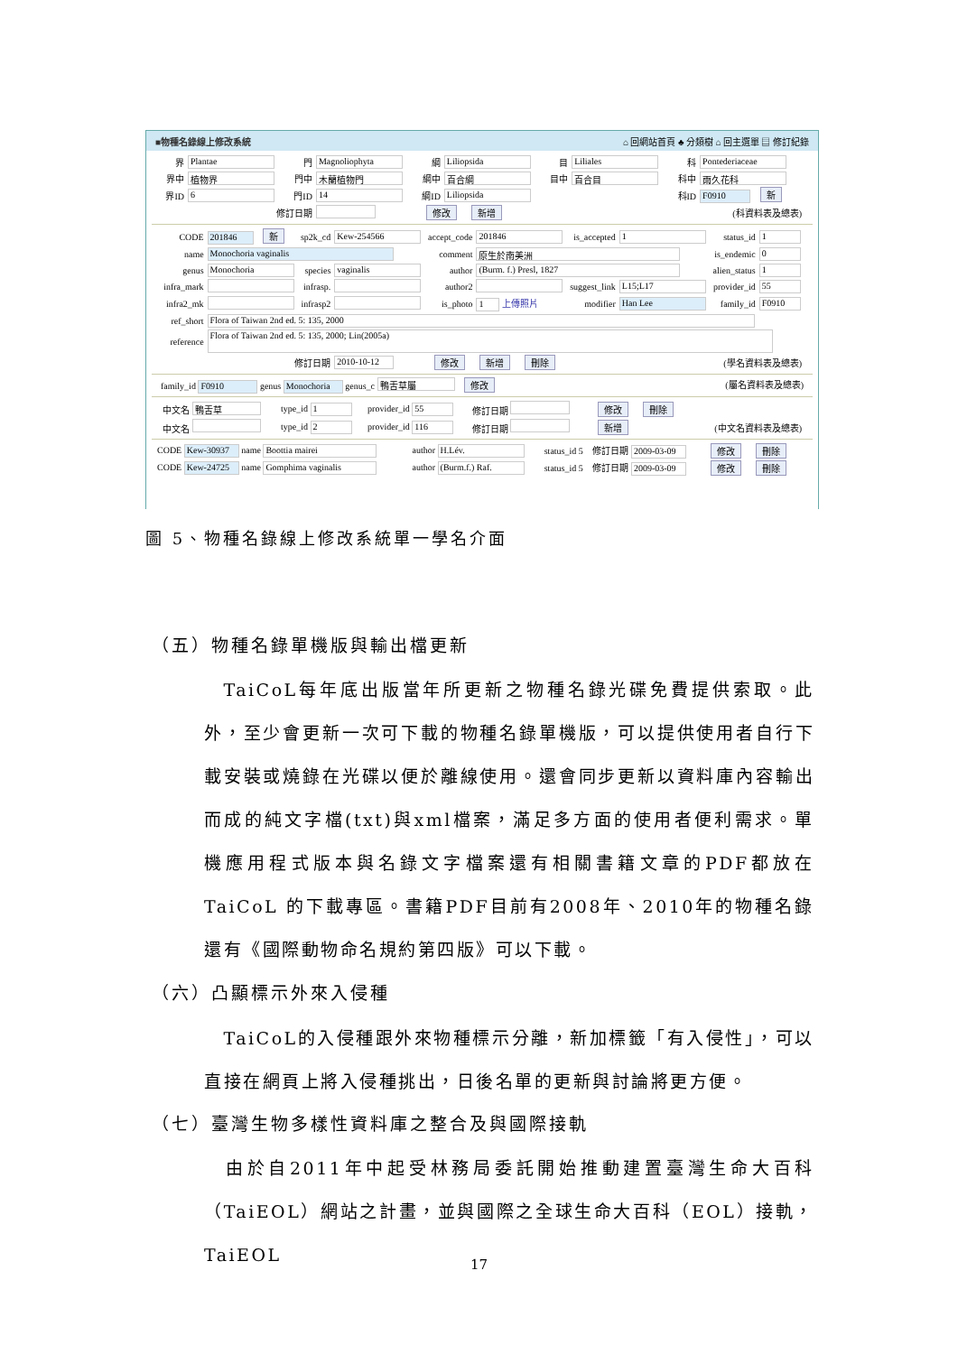■物種名錄線上修改系統 ⌂ 回網站首頁 ♣ 分類樹 ⌂ 回主選單 ▤ 修訂紀錄
| 界 | Plantae | 門 | Magnoliophyta | 綱 | Liliopsida | 目 | Liliales | 科 | Pontederiaceae |
| 界中 | 植物界 | 門中 | 木蘭植物門 | 綱中 | 百合綱 | 目中 | 百合目 | 科中 | 雨久花科 |
| 界ID | 6 | 門ID | 14 | 綱ID | Liliopsida | | | 科ID | F0910 新 |
| 修訂日期 | | | | 修改 新增 | | | | (科資料表及總表) | |
| CODE | 201846 新 | sp2k_cd | Kew-254566 | accept_code | 201846 | is_accepted | 1 | status_id | 1 |
| name | Monochoria vaginalis | | | comment | 原生於南美洲 | | | is_endemic | 0 |
| genus | Monochoria | species | vaginalis | author | (Burm. f.) Presl, 1827 | | | alien_status | 1 |
| infra_mark | | infrasp. | | author2 | | suggest_link | L15;L17 | provider_id | 55 |
| infra2_mk | | infrasp2 | | is_photo | 1 上傳照片 | modifier | Han Lee | family_id | F0910 |
| ref_short | Flora of Taiwan 2nd ed. 5: 135, 2000 | | | | | | | | |
| reference | Flora of Taiwan 2nd ed. 5: 135, 2000; Lin(2005a) | | | | | | | | |
| 修訂日期 | | | 2010-10-12 | 修改 新增 刪除 | | | | (學名資料表及總表) | |
family_id F0910 genus Monochoria genus_c 鴨舌草屬 修改 (屬名資料表及總表)
| 中文名 鴨舌草 | type_id 1 | provider_id 55 | 修訂日期 | 修改 刪除 | |
| 中文名 | type_id 2 | provider_id 116 | 修訂日期 | 新增 | (中文名資料表及總表) |
| CODE Kew-30937 name Boottia mairei | author H.Lév. | status_id 5 | 修訂日期 2009-03-09 | 修改 刪除 |
| CODE Kew-24725 name Gomphima vaginalis | author (Burm.f.) Raf. | status_id 5 | 修訂日期 2009-03-09 | 修改 刪除 |
圖 5、物種名錄線上修改系統單一學名介面
（五）物種名錄單機版與輸出檔更新
 TaiCoL每年底出版當年所更新之物種名錄光碟免費提供索取。此外，至少會更新一次可下載的物種名錄單機版，可以提供使用者自行下載安裝或燒錄在光碟以便於離線使用。還會同步更新以資料庫內容輸出而成的純文字檔(txt)與xml檔案，滿足多方面的使用者便利需求。單機應用程式版本與名錄文字檔案還有相關書籍文章的PDF都放在TaiCoL 的下載專區。書籍PDF目前有2008年、2010年的物種名錄還有《國際動物命名規約第四版》可以下載。
（六）凸顯標示外來入侵種
 TaiCoL的入侵種跟外來物種標示分離，新加標籤「有入侵性」，可以直接在網頁上將入侵種挑出，日後名單的更新與討論將更方便。
（七）臺灣生物多樣性資料庫之整合及與國際接軌
 由於自2011年中起受林務局委託開始推動建置臺灣生命大百科（TaiEOL）網站之計畫，並與國際之全球生命大百科（EOL）接軌，TaiEOL
17